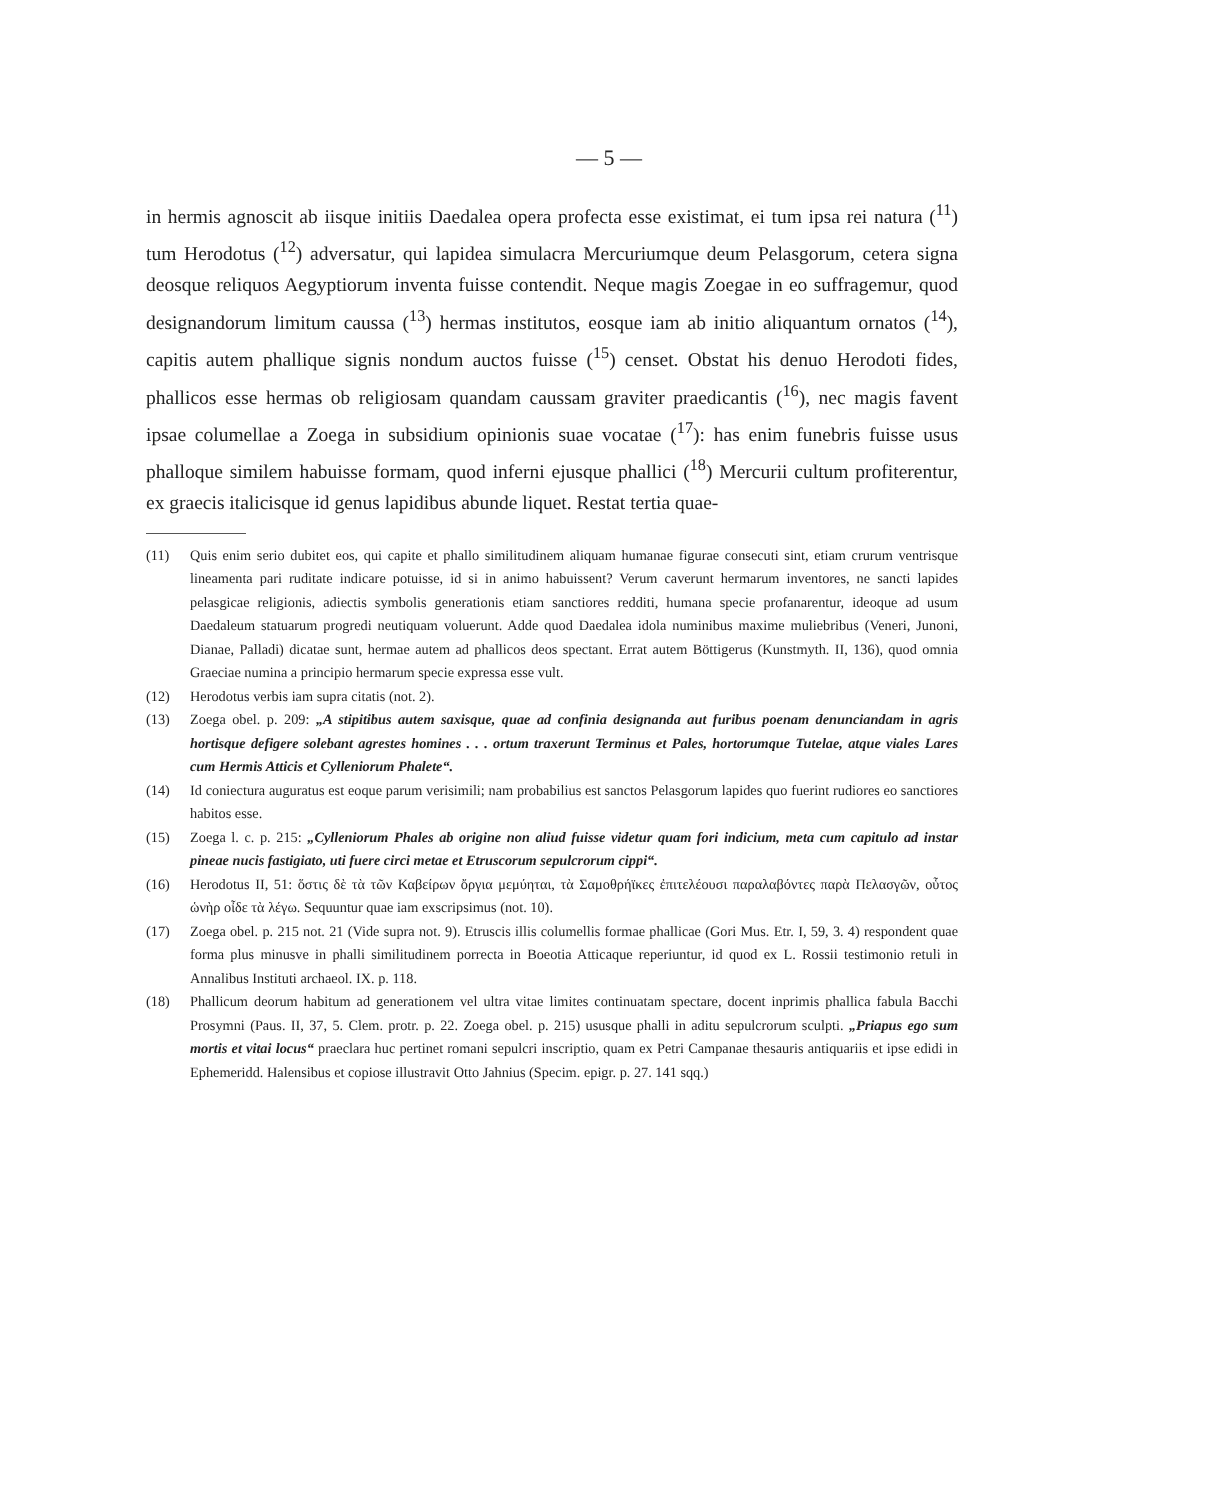— 5 —
in hermis agnoscit ab iisque initiis Daedalea opera profecta esse existimat, ei tum ipsa rei natura (<sup>11</sup>) tum Herodotus (<sup>12</sup>) adversatur, qui lapidea simulacra Mercuriumque deum Pelasgorum, cetera signa deosque reliquos Aegyptiorum inventa fuisse contendit. Neque magis Zoegae in eo suffragemur, quod designandorum limitum caussa (<sup>13</sup>) hermas institutos, eosque iam ab initio aliquantum ornatos (<sup>14</sup>), capitis autem phallique signis nondum auctos fuisse (<sup>15</sup>) censet. Obstat his denuo Herodoti fides, phallicos esse hermas ob religiosam quandam caussam graviter praedicantis (<sup>16</sup>), nec magis favent ipsae columellae a Zoega in subsidium opinionis suae vocatae (<sup>17</sup>): has enim funebris fuisse usus phalloque similem habuisse formam, quod inferni ejusque phallici (<sup>18</sup>) Mercurii cultum profiterentur, ex graecis italicisque id genus lapidibus abunde liquet. Restat tertia quae-
(11) Quis enim serio dubitet eos, qui capite et phallo similitudinem aliquam humanae figurae consecuti sint, etiam crurum ventrisque lineamenta pari ruditate indicare potuisse, id si in animo habuissent? Verum caverunt hermarum inventores, ne sancti lapides pelasgicae religionis, adiectis symbolis generationis etiam sanctiores redditi, humana specie profanarentur, ideoque ad usum Daedaleum statuarum progredi neutiquam voluerunt. Adde quod Daedalea idola numinibus maxime muliebribus (Veneri, Junoni, Dianae, Palladi) dicatae sunt, hermae autem ad phallicos deos spectant. Errat autem Böttigerus (Kunstmyth. II, 136), quod omnia Graeciae numina a principio hermarum specie expressa esse vult.
(12) Herodotus verbis iam supra citatis (not. 2).
(13) Zoega obel. p. 209: „A stipitibus autem saxisque, quae ad confinia designanda aut furibus poenam denunciandam in agris hortisque defigere solebant agrestes homines . . . ortum traxerunt Terminus et Pales, hortorumque Tutelae, atque viales Lares cum Hermis Atticis et Cylleniorum Phalete“.
(14) Id coniectura auguratus est eoque parum verisimili; nam probabilius est sanctos Pelasgorum lapides quo fuerint rudiores eo sanctiores habitos esse.
(15) Zoega l. c. p. 215: „Cylleniorum Phales ab origine non aliud fuisse videtur quam fori indicium, meta cum capitulo ad instar pineae nucis fastigiato, uti fuere circi metae et Etruscorum sepulcrorum cippi“.
(16) Herodotus II, 51: ὅστις δὲ τὰ τῶν Καβείρων ὄργια μεμύηται, τὰ Σαμοθρήϊκες ἐπιτελέουσι παραλαβόντες παρὰ Πελασγῶν, οὗτος ὡνὴρ οἶδε τὰ λέγω. Sequuntur quae iam exscripsimus (not. 10).
(17) Zoega obel. p. 215 not. 21 (Vide supra not. 9). Etruscis illis columellis formae phallicae (Gori Mus. Etr. I, 59, 3. 4) respondent quae forma plus minusve in phalli similitudinem porrecta in Boeotia Atticaque reperiuntur, id quod ex L. Rossii testimonio retuli in Annalibus Instituti archaeol. IX. p. 118.
(18) Phallicum deorum habitum ad generationem vel ultra vitae limites continuatam spectare, docent inprimis phallica fabula Bacchi Prosymni (Paus. II, 37, 5. Clem. protr. p. 22. Zoega obel. p. 215) ususque phalli in aditu sepulcrorum sculpti. „Priapus ego sum mortis et vitai locus“ praeclara huc pertinet romani sepulcri inscriptio, quam ex Petri Campanae thesauris antiquariis et ipse edidi in Ephemeridd. Halensibus et copiose illustravit Otto Jahnius (Specim. epigr. p. 27. 141 sqq.)